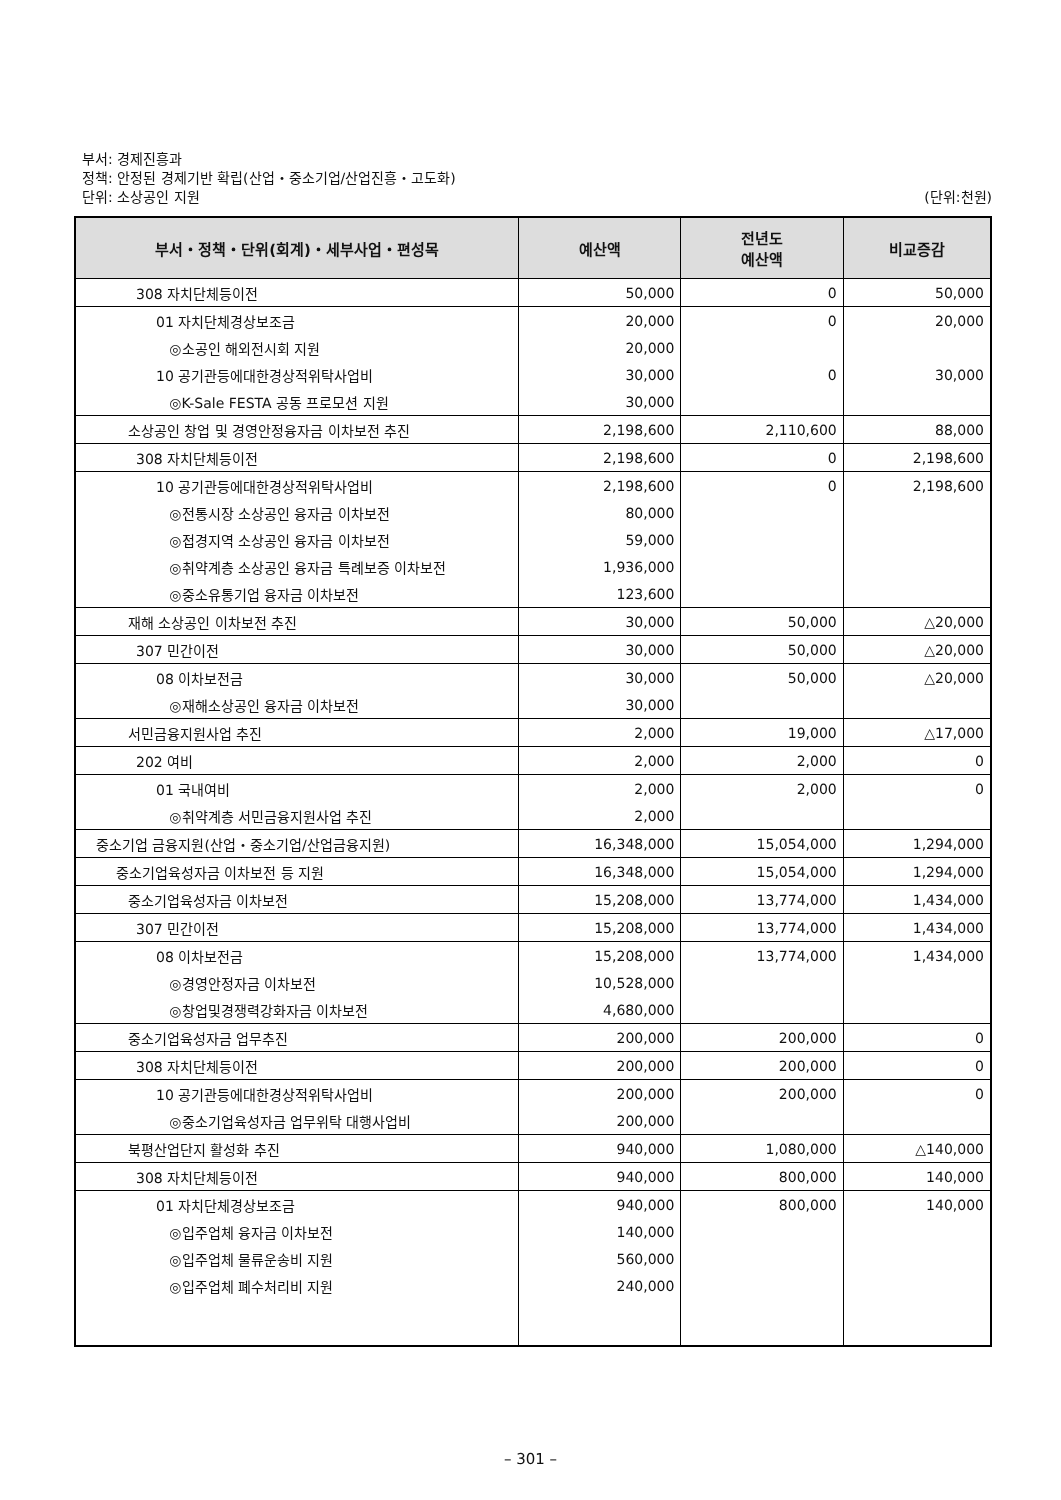부서: 경제진흥과
정책: 안정된 경제기반 확립(산업・중소기업/산업진흥・고도화)
단위: 소상공인 지원
(단위:천원)
| 부서・정책・단위(회계)・세부사업・편성목 | 예산액 | 전년도 예산액 | 비교증감 |
| --- | --- | --- | --- |
| 308 자치단체등이전 | 50,000 | 0 | 50,000 |
| 01 자치단체경상보조금 | 20,000 | 0 | 20,000 |
| ◎소공인 해외전시회 지원 | 20,000 | | |
| 10 공기관등에대한경상적위탁사업비 | 30,000 | 0 | 30,000 |
| ◎K-Sale FESTA 공동 프로모션 지원 | 30,000 | | |
| 소상공인 창업 및 경영안정융자금 이차보전 추진 | 2,198,600 | 2,110,600 | 88,000 |
| 308 자치단체등이전 | 2,198,600 | 0 | 2,198,600 |
| 10 공기관등에대한경상적위탁사업비 | 2,198,600 | 0 | 2,198,600 |
| ◎전통시장 소상공인 융자금 이차보전 | 80,000 | | |
| ◎접경지역 소상공인 융자금 이차보전 | 59,000 | | |
| ◎취약계층 소상공인 융자금 특례보증 이차보전 | 1,936,000 | | |
| ◎중소유통기업 융자금 이차보전 | 123,600 | | |
| 재해 소상공인 이차보전 추진 | 30,000 | 50,000 | △20,000 |
| 307 민간이전 | 30,000 | 50,000 | △20,000 |
| 08 이차보전금 | 30,000 | 50,000 | △20,000 |
| ◎재해소상공인 융자금 이차보전 | 30,000 | | |
| 서민금융지원사업 추진 | 2,000 | 19,000 | △17,000 |
| 202 여비 | 2,000 | 2,000 | 0 |
| 01 국내여비 | 2,000 | 2,000 | 0 |
| ◎취약계층 서민금융지원사업 추진 | 2,000 | | |
| 중소기업 금융지원(산업・중소기업/산업금융지원) | 16,348,000 | 15,054,000 | 1,294,000 |
| 중소기업육성자금 이차보전 등 지원 | 16,348,000 | 15,054,000 | 1,294,000 |
| 중소기업육성자금 이차보전 | 15,208,000 | 13,774,000 | 1,434,000 |
| 307 민간이전 | 15,208,000 | 13,774,000 | 1,434,000 |
| 08 이차보전금 | 15,208,000 | 13,774,000 | 1,434,000 |
| ◎경영안정자금 이차보전 | 10,528,000 | | |
| ◎창업및경쟁력강화자금 이차보전 | 4,680,000 | | |
| 중소기업육성자금 업무추진 | 200,000 | 200,000 | 0 |
| 308 자치단체등이전 | 200,000 | 200,000 | 0 |
| 10 공기관등에대한경상적위탁사업비 | 200,000 | 200,000 | 0 |
| ◎중소기업육성자금 업무위탁 대행사업비 | 200,000 | | |
| 북평산업단지 활성화 추진 | 940,000 | 1,080,000 | △140,000 |
| 308 자치단체등이전 | 940,000 | 800,000 | 140,000 |
| 01 자치단체경상보조금 | 940,000 | 800,000 | 140,000 |
| ◎입주업체 융자금 이차보전 | 140,000 | | |
| ◎입주업체 물류운송비 지원 | 560,000 | | |
| ◎입주업체 폐수처리비 지원 | 240,000 | | |
– 301 –